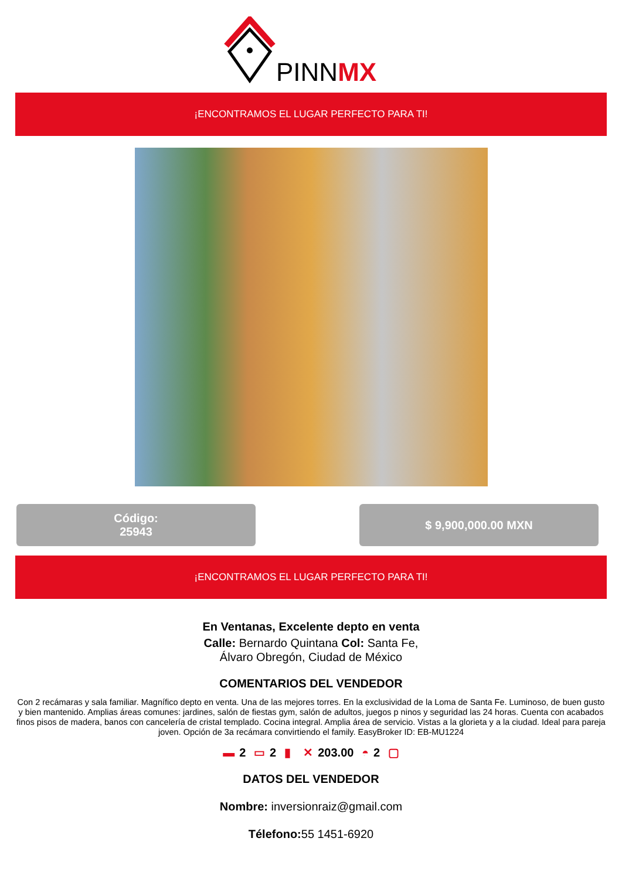PINNMX
¡ENCONTRAMOS EL LUGAR PERFECTO PARA TI!
Código:
25943
$ 9,900,000.00 MXN
¡ENCONTRAMOS EL LUGAR PERFECTO PARA TI!
En Ventanas, Excelente depto en venta
Calle: Bernardo Quintana Col: Santa Fe,
Álvaro Obregón, Ciudad de México
COMENTARIOS DEL VENDEDOR
Con 2 recámaras y sala familiar. Magnífico depto en venta. Una de las mejores torres. En la exclusividad de la Loma de Santa Fe. Luminoso, de buen gusto y bien mantenido. Amplias áreas comunes: jardines, salón de fiestas gym, salón de adultos, juegos p ninos y seguridad las 24 horas. Cuenta con acabados finos pisos de madera, banos con cancelería de cristal templado. Cocina integral. Amplia área de servicio. Vistas a la glorieta y a la ciudad. Ideal para pareja joven. Opción de 3a recámara convirtiendo el family. EasyBroker ID: EB-MU1224
▬ 2 ▭ 2 ▮ ✕ 203.00 ◓ 2 ▢
DATOS DEL VENDEDOR
Nombre: inversionraiz@gmail.com
Télefono: 55 1451-6920